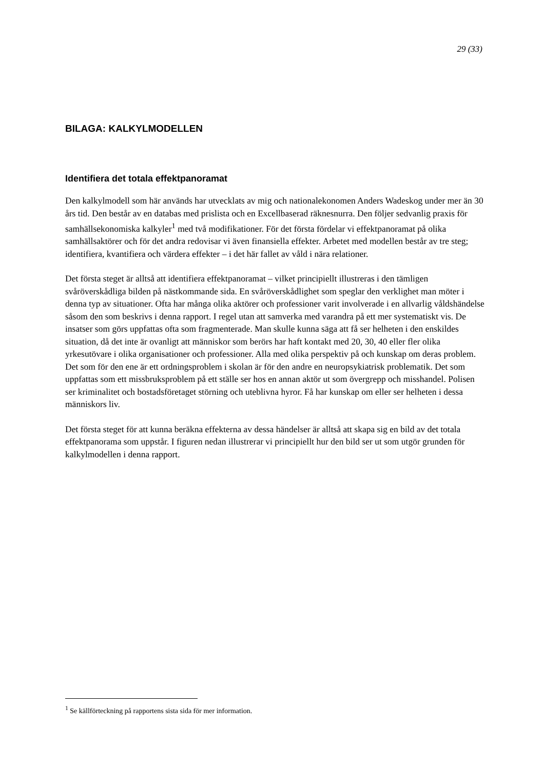29 (33)
BILAGA: KALKYLMODELLEN
Identifiera det totala effektpanoramat
Den kalkylmodell som här används har utvecklats av mig och nationalekonomen Anders Wadeskog under mer än 30 års tid. Den består av en databas med prislista och en Excellbaserad räknesnurra. Den följer sedvanlig praxis för samhällsekonomiska kalkyler<sup>1</sup> med två modifikationer. För det första fördelar vi effektpanoramat på olika samhällsaktörer och för det andra redovisar vi även finansiella effekter. Arbetet med modellen består av tre steg; identifiera, kvantifiera och värdera effekter – i det här fallet av våld i nära relationer.
Det första steget är alltså att identifiera effektpanoramat – vilket principiellt illustreras i den tämligen svåröverskådliga bilden på nästkommande sida. En svåröverskådlighet som speglar den verklighet man möter i denna typ av situationer. Ofta har många olika aktörer och professioner varit involverade i en allvarlig våldshändelse såsom den som beskrivs i denna rapport. I regel utan att samverka med varandra på ett mer systematiskt vis. De insatser som görs uppfattas ofta som fragmenterade. Man skulle kunna säga att få ser helheten i den enskildes situation, då det inte är ovanligt att människor som berörs har haft kontakt med 20, 30, 40 eller fler olika yrkesutövare i olika organisationer och professioner. Alla med olika perspektiv på och kunskap om deras problem. Det som för den ene är ett ordningsproblem i skolan är för den andre en neuropsykiatrisk problematik. Det som uppfattas som ett missbruksproblem på ett ställe ser hos en annan aktör ut som övergrepp och misshandel. Polisen ser kriminalitet och bostadsföretaget störning och uteblivna hyror. Få har kunskap om eller ser helheten i dessa människors liv.
Det första steget för att kunna beräkna effekterna av dessa händelser är alltså att skapa sig en bild av det totala effektpanorama som uppstår. I figuren nedan illustrerar vi principiellt hur den bild ser ut som utgör grunden för kalkylmodellen i denna rapport.
<sup>1</sup> Se källförteckning på rapportens sista sida för mer information.